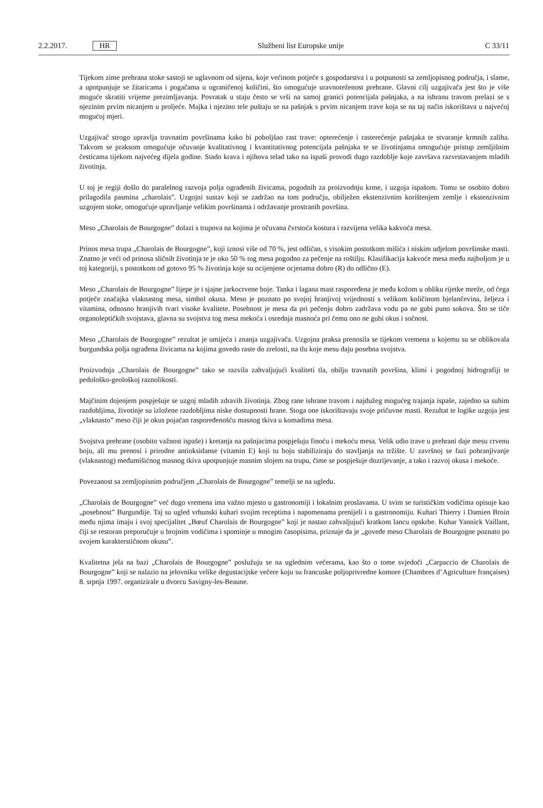2.2.2017. HR Službeni list Europske unije C 33/11
Tijekom zime prehrana stoke sastoji se uglavnom od sijena, koje većinom potječe s gospodarstva i u potpunosti sa zemljopisnog područja, i slame, a upotpunjuje se žitaricama i pogačama u ograničenoj količini, što omogućuje uravnoteženost prehrane. Glavni cilj uzgajivača jest što je više moguće skratiti vrijeme prezimljavanja. Povratak u staju često se vrši na samoj granici potencijala pašnjaka, a na ishranu travom prelazi se s njezinim prvim nicanjem u proljeće. Majka i njezino tele puštaju se na pašnjak s prvim nicanjem trave koja se na taj način iskorištava u najvećoj mogućoj mjeri.
Uzgajivač strogo upravlja travnatim površinama kako bi poboljšao rast trave: opterećenje i rasterećenje pašnjaka te stvaranje krmnih zaliha. Takvom se praksom omogućuje očuvanje kvalitativnog i kvantitativnog potencijala pašnjaka te se životinjama omogućuje pristup zemljišnim česticama tijekom najvećeg dijela godine. Stado krava i njihova telad tako na ispaši provodi dugo razdoblje koje završava razvrstavanjem mladih životinja.
U toj je regiji došlo do paralelnog razvoja polja ograđenih živicama, pogodnih za proizvodnju krme, i uzgoja ispašom. Tomu se osobito dobro prilagodila pasmina „charolais”. Uzgojni sustav koji se zadržao na tom području, obilježen ekstenzivnim korištenjem zemlje i ekstenzivnim uzgojem stoke, omogućuje upravljanje velikim površinama i održavanje prostranih površina.
Meso „Charolais de Bourgogne” dolazi s trupova na kojima je očuvana čvrstoća kostura i razvijena velika kakvoća mesa.
Prinos mesa trupa „Charolais de Bourgogne”, koji iznosi više od 70 %, jest odličan, s visokim postotkom mišića i niskim udjelom površinske masti. Znatno je veći od prinosa sličnih životinja te je oko 50 % tog mesa pogodno za pečenje na roštilju. Klasifikacija kakvoće mesa među najboljom je u toj kategoriji, s postotkom od gotovo 95 % životinja koje su ocijenjene ocjenama dobro (R) do odlično (E).
Meso „Charolais de Bourgogne” lijepe je i sjajne jarkocrvene boje. Tanka i lagana mast raspoređena je među kožom u obliku rijetke mreže, od čega potječe značajka vlaknastog mesa, simbol okusa. Meso je poznato po svojoj hranjivoj vrijednosti s velikom količinom bjelančevina, željeza i vitamina, odnosno hranjivih tvari visoke kvalitete. Posebnost je mesa da pri pečenju dobro zadržava vodu pa ne gubi puno sokova. Što se tiče organoleptičkih svojstava, glavna su svojstva tog mesa mekoća i osrednja masnoća pri čemu ono ne gubi okus i sočnost.
Meso „Charolais de Bourgogne” rezultat je umijeća i znanja uzgajivača. Uzgojna praksa prenosila se tijekom vremena u kojemu su se oblikovala burgundska polja ograđena živicama na kojima govedo raste do zrelosti, na tlu koje mesu daju posebna svojstva.
Proizvodnja „Charolais de Bourgogne” tako se razvila zahvaljujući kvaliteti tla, obilju travnatih površina, klimi i pogodnoj hidrografiji te pedološko-geološkoj raznolikosti.
Majčinim dojenjem pospješuje se uzgoj mladih zdravih životinja. Zbog rane ishrane travom i najdužeg mogućeg trajanja ispaše, zajedno sa suhim razdobljima, životinje su izložene razdobljima niske dostupnosti hrane. Stoga one iskorištavaju svoje pričuvne masti. Rezultat te logike uzgoja jest „vlaknasto” meso čiji je okus pojačan raspoređenošću masnog tkiva u komadima mesa.
Svojstva prehrane (osobito važnost ispaše) i kretanja na pašnjacima pospješuju finoću i mekoću mesa. Velik udio trave u prehrani daje mesu crvenu boju, ali mu prenosi i prirodne antioksidanse (vitamin E) koji tu boju stabiliziraju do stavljanja na tržište. U završnoj se fazi pohranjivanje (vlaknastog) međumišićnog masnog tkiva upotpunjuje masnim slojem na trupu, čime se pospješuje dozrijevanje, a tako i razvoj okusa i mekoće.
Povezanost sa zemljopisnim područjem „Charolais de Bourgogne” temelji se na ugledu.
„Charolais de Bourgogne” već dugo vremena ima važno mjesto u gastronomiji i lokalnim proslavama. U svim se turističkim vodičima opisuje kao „posebnost” Burgundije. Taj su ugled vrhunski kuhari svojim receptima i napomenama prenijeli i u gastronomiju. Kuhari Thierry i Damien Broin među njima imaju i svoj specijalitet „Bœuf Charolais de Bourgogne” koji je nastao zahvaljujući kratkom lancu opskrbe. Kuhar Yannick Vaillant, čiji se restoran preporučuje u brojnim vodičima i spominje u mnogim časopisima, priznaje da je „goveđe meso Charolais de Bourgogne poznato po svojem karakterstičnom okusu”.
Kvalitetna jela na bazi „Charolais de Bourgogne” poslužuju se na uglednim večerama, kao što o tome svjedoči „Carpaccio de Charolais de Bourgogne” koji se nalazio na jelovniku velike degustacijske večere koju su francuske poljoprivredne komore (Chambres d’Agriculture françaises) 8. srpnja 1997. organizirale u dvorcu Savigny-les-Beaune.